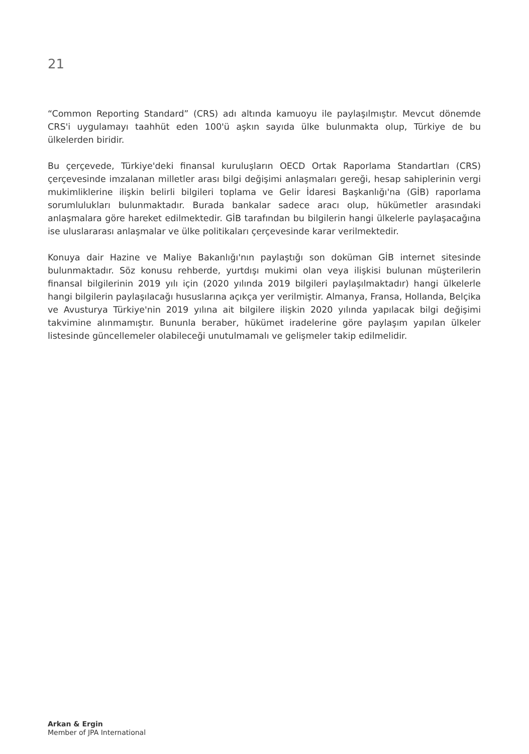21
“Common Reporting Standard” (CRS) adı altında kamuoyu ile paylaşılmıştır. Mevcut dönemde CRS'i uygulamayı taahhüt eden 100'ü aşkın sayıda ülke bulunmakta olup, Türkiye de bu ülkelerden biridir.
Bu çerçevede, Türkiye'deki finansal kuruluşların OECD Ortak Raporlama Standartları (CRS) çerçevesinde imzalanan milletler arası bilgi değişimi anlaşmaları gereği, hesap sahiplerinin vergi mukimliklerine ilişkin belirli bilgileri toplama ve Gelir İdaresi Başkanlığı'na (GİB) raporlama sorumlulukları bulunmaktadır. Burada bankalar sadece aracı olup, hükümetler arasındaki anlaşmalara göre hareket edilmektedir. GİB tarafından bu bilgilerin hangi ülkelerle paylaşacağına ise uluslararası anlaşmalar ve ülke politikaları çerçevesinde karar verilmektedir.
Konuya dair Hazine ve Maliye Bakanlığı'nın paylaştığı son doküman GİB internet sitesinde bulunmaktadır. Söz konusu rehberde, yurtdışı mukimi olan veya ilişkisi bulunan müşterilerin finansal bilgilerinin 2019 yılı için (2020 yılında 2019 bilgileri paylaşılmaktadır) hangi ülkelerle hangi bilgilerin paylaşılacağı hususlarına açıkça yer verilmiştir. Almanya, Fransa, Hollanda, Belçika ve Avusturya Türkiye'nin 2019 yılına ait bilgilere ilişkin 2020 yılında yapılacak bilgi değişimi takvimine alınmamıştır. Bununla beraber, hükümet iradelerine göre paylaşım yapılan ülkeler listesinde güncellemeler olabileceği unutulmamalı ve gelişmeler takip edilmelidir.
Arkan & Ergin
Member of JPA International